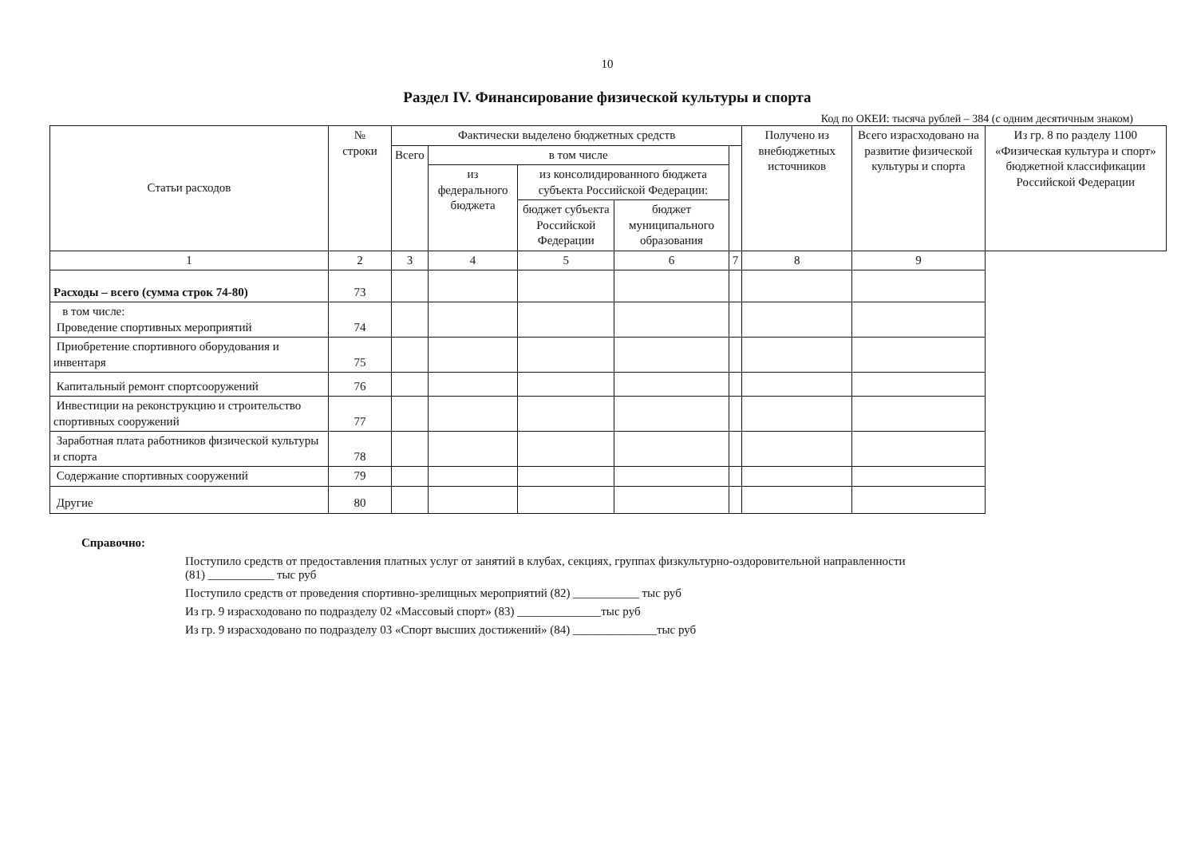10
Раздел IV. Финансирование физической культуры и спорта
Код по ОКЕИ: тысяча рублей – 384 (с одним десятичным знаком)
| Статьи расходов | № строки | Фактически выделено бюджетных средств | | | | | Получено из внебюджетных источников | Всего израсходовано на развитие физической культуры и спорта | Из гр. 8 по разделу 1100 «Физическая культура и спорт» бюджетной классификации Российской Федерации |
| --- | --- | --- | --- | --- | --- | --- | --- | --- | --- |
| | | Всего | в том числе | | | | | | |
| | | | из федерального бюджета | из консолидированного бюджета субъекта Российской Федерации: | | | | | |
| | | | | бюджет субъекта Российской Федерации | бюджет муниципального образования | | | | |
| 1 | 2 | 3 | 4 | 5 | 6 | 7 | 8 | 9 | |
| Расходы – всего (сумма строк 74-80) | 73 | | | | | | | | |
| в том числе: Проведение спортивных мероприятий | 74 | | | | | | | | |
| Приобретение спортивного оборудования и инвентаря | 75 | | | | | | | | |
| Капитальный ремонт спортсооружений | 76 | | | | | | | | |
| Инвестиции на реконструкцию и строительство спортивных сооружений | 77 | | | | | | | | |
| Заработная плата работников физической культуры и спорта | 78 | | | | | | | | |
| Содержание спортивных сооружений | 79 | | | | | | | | |
| Другие | 80 | | | | | | | | |
Справочно:
Поступило средств от предоставления платных услуг от занятий в клубах, секциях, группах физкультурно-оздоровительной направленности
(81) ___________ тыс руб
Поступило средств от проведения спортивно-зрелищных мероприятий (82) ___________ тыс руб
Из гр. 9 израсходовано по подразделу 02 «Массовый спорт» (83) ______________тыс руб
Из гр. 9 израсходовано по подразделу 03 «Спорт высших достижений» (84) ______________тыс руб